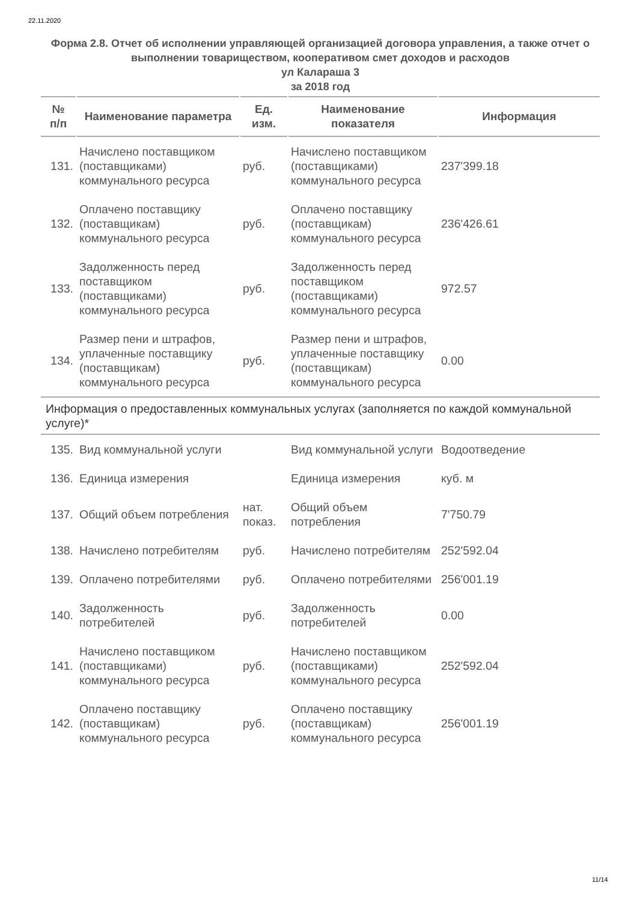22.11.2020
Форма 2.8. Отчет об исполнении управляющей организацией договора управления, а также отчет о выполнении товариществом, кооперативом смет доходов и расходов
ул Калараша 3
за 2018 год
| № п/п | Наименование параметра | Ед. изм. | Наименование показателя | Информация |
| --- | --- | --- | --- | --- |
| 131. | Начислено поставщиком (поставщиками) коммунального ресурса | руб. | Начислено поставщиком (поставщиками) коммунального ресурса | 237'399.18 |
| 132. | Оплачено поставщику (поставщикам) коммунального ресурса | руб. | Оплачено поставщику (поставщикам) коммунального ресурса | 236'426.61 |
| 133. | Задолженность перед поставщиком (поставщиками) коммунального ресурса | руб. | Задолженность перед поставщиком (поставщиками) коммунального ресурса | 972.57 |
| 134. | Размер пени и штрафов, уплаченные поставщику (поставщикам) коммунального ресурса | руб. | Размер пени и штрафов, уплаченные поставщику (поставщикам) коммунального ресурса | 0.00 |
| Информация о предоставленных коммунальных услугах (заполняется по каждой коммунальной услуге)* | | | | |
| 135. | Вид коммунальной услуги | | Вид коммунальной услуги | Водоотведение |
| 136. | Единица измерения | | Единица измерения | куб. м |
| 137. | Общий объем потребления | нат. показ. | Общий объем потребления | 7'750.79 |
| 138. | Начислено потребителям | руб. | Начислено потребителям | 252'592.04 |
| 139. | Оплачено потребителями | руб. | Оплачено потребителями | 256'001.19 |
| 140. | Задолженность потребителей | руб. | Задолженность потребителей | 0.00 |
| 141. | Начислено поставщиком (поставщиками) коммунального ресурса | руб. | Начислено поставщиком (поставщиками) коммунального ресурса | 252'592.04 |
| 142. | Оплачено поставщику (поставщикам) коммунального ресурса | руб. | Оплачено поставщику (поставщикам) коммунального ресурса | 256'001.19 |
11/14